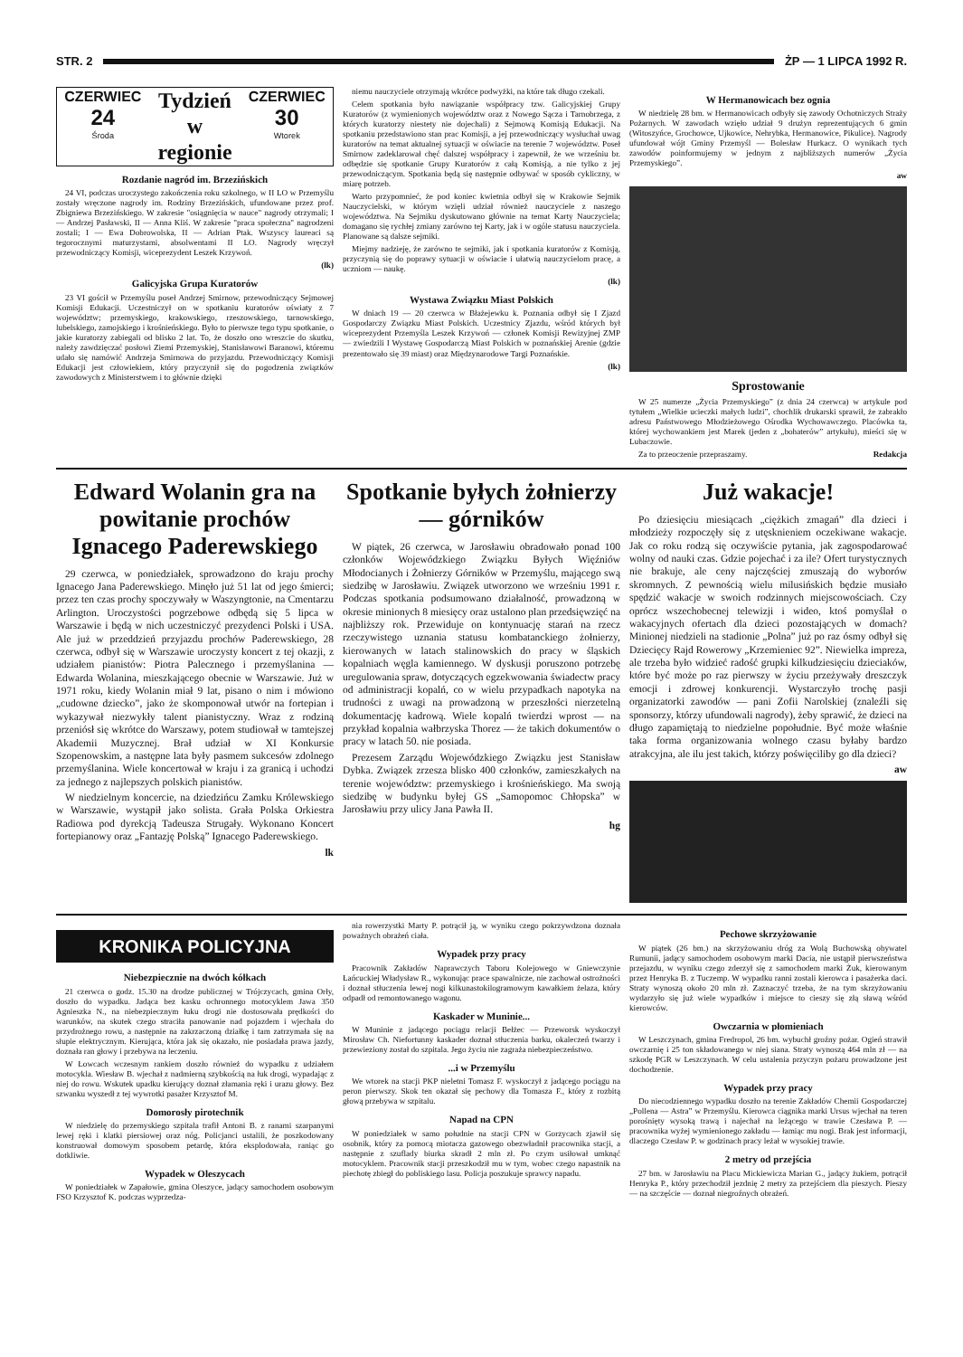STR. 2 ŻP — 1 LIPCA 1992 R.
CZERWIEC
24
Środa
Tydzień w regionie
CZERWIEC
30
Wtorek
Rozdanie nagród im. Brzezińskich
24 VI, podczas uroczystego zakończenia roku szkolnego, w II LO w Przemyślu zostały wręczone nagrody im. Rodziny Brzezińskich, ufundowane przez prof. Zbigniewa Brzezińskiego. W zakresie "osiągnięcia w nauce" nagrody otrzymali; I — Andrzej Pasławski, II — Anna Kliś. W zakresie "praca społeczna" nagrodzeni zostali; I — Ewa Dobrowolska, II — Adrian Ptak. Wszyscy laureaci są tegorocznymi maturzystami, absolwentami II LO. Nagrody wręczył przewodniczący Komisji, wiceprezydent Leszek Krzywoń.
(lk)
Galicyjska Grupa Kuratorów
23 VI gościł w Przemyślu poseł Andrzej Smirnow, przewodniczący Sejmowej Komisji Edukacji. Uczestniczył on w spotkaniu kuratorów oświaty z 7 województw; przemyskiego, krakowskiego, rzeszowskiego, tarnowskiego, lubelskiego, zamojskiego i krośnieńskiego. Było to pierwsze tego typu spotkanie, o jakie kuratorzy zabiegali od blisko 2 lat. To, że doszło ono wreszcie do skutku, należy zawdzięczać posłowi Ziemi Przemyskiej, Stanisławowi Baranowi, któremu udało się namówić Andrzeja Smirnowa do przyjazdu. Przewodniczący Komisji Edukacji jest człowiekiem, który przyczynił się do pogodzenia związków zawodowych z Ministerstwem i to głównie dzięki
niemu nauczyciele otrzymają wkrótce podwyżki, na które tak długo czekali.
Celem spotkania było nawiązanie współpracy tzw. Galicyjskiej Grupy Kuratorów (z wymienionych województw oraz z Nowego Sącza i Tarnobrzega, z których kuratorzy niestety nie dojechali) z Sejmową Komisją Edukacji. Na spotkaniu przedstawiono stan prac Komisji, a jej przewodniczący wysłuchał uwag kuratorów na temat aktualnej sytuacji w oświacie na terenie 7 województw. Poseł Smirnow zadeklarował chęć dalszej współpracy i zapewnił, że we wrześniu br. odbędzie się spotkanie Grupy Kuratorów z całą Komisją, a nie tylko z jej przewodniczącym. Spotkania będą się następnie odbywać w sposób cykliczny, w miarę potrzeb.
Warto przypomnieć, że pod koniec kwietnia odbył się w Krakowie Sejmik Nauczycielski, w którym wzięli udział również nauczyciele z naszego województwa. Na Sejmiku dyskutowano głównie na temat Karty Nauczyciela; domagano się rychłej zmiany zarówno tej Karty, jak i w ogóle statusu nauczyciela. Planowane są dalsze sejmiki.
Miejmy nadzieję, że zarówno te sejmiki, jak i spotkania kuratorów z Komisją, przyczynią się do poprawy sytuacji w oświacie i ułatwią nauczycielom pracę, a uczniom — naukę.
(lk)
Wystawa Związku Miast Polskich
W dniach 19 — 20 czerwca w Błażejewku k. Poznania odbył się I Zjazd Gospodarczy Związku Miast Polskich. Uczestnicy Zjazdu, wśród których był wiceprezydent Przemyśla Leszek Krzywoń — członek Komisji Rewizyjnej ZMP — zwiedzili I Wystawę Gospodarczą Miast Polskich w poznańskiej Arenie (gdzie prezentowało się 39 miast) oraz Międzynarodowe Targi Poznańskie.
(lk)
W Hermanowicach bez ognia
W niedzielę 28 bm. w Hermanowicach odbyły się zawody Ochotniczych Straży Pożarnych. W zawodach wzięło udział 9 drużyn reprezentujących 6 gmin (Witoszyńce, Grochowce, Ujkowice, Nehrybka, Hermanowice, Pikulice). Nagrody ufundował wójt Gminy Przemyśl — Bolesław Hurkacz. O wynikach tych zawodów poinformujemy w jednym z najbliższych numerów „Życia Przemyskiego”.
aw
Sprostowanie
W 25 numerze „Życia Przemyskiego” (z dnia 24 czerwca) w artykule pod tytułem „Wielkie ucieczki małych ludzi”, chochlik drukarski sprawił, że zabrakło adresu Państwowego Młodzieżowego Ośrodka Wychowawczego. Placówka ta, której wychowankiem jest Marek (jeden z „bohaterów” artykułu), mieści się w Lubaczowie.
Za to przeoczenie przepraszamy. Redakcja
Edward Wolanin gra na powitanie prochów Ignacego Paderewskiego
29 czerwca, w poniedziałek, sprowadzono do kraju prochy Ignacego Jana Paderewskiego. Minęło już 51 lat od jego śmierci; przez ten czas prochy spoczywały w Waszyngtonie, na Cmentarzu Arlington. Uroczystości pogrzebowe odbędą się 5 lipca w Warszawie i będą w nich uczestniczyć prezydenci Polski i USA. Ale już w przeddzień przyjazdu prochów Paderewskiego, 28 czerwca, odbył się w Warszawie uroczysty koncert z tej okazji, z udziałem pianistów: Piotra Palecznego i przemyślanina — Edwarda Wolanina, mieszkającego obecnie w Warszawie. Już w 1971 roku, kiedy Wolanin miał 9 lat, pisano o nim i mówiono „cudowne dziecko”, jako że skomponował utwór na fortepian i wykazywał niezwykły talent pianistyczny. Wraz z rodziną przeniósł się wkrótce do Warszawy, potem studiował w tamtejszej Akademii Muzycznej. Brał udział w XI Konkursie Szopenowskim, a następne lata były pasmem sukcesów zdolnego przemyślanina. Wiele koncertował w kraju i za granicą i uchodzi za jednego z najlepszych polskich pianistów.
W niedzielnym koncercie, na dziedzińcu Zamku Królewskiego w Warszawie, wystąpił jako solista. Grała Polska Orkiestra Radiowa pod dyrekcją Tadeusza Strugały. Wykonano Koncert fortepianowy oraz „Fantazję Polską” Ignacego Paderewskiego.
lk
Spotkanie byłych żołnierzy — górników
W piątek, 26 czerwca, w Jarosławiu obradowało ponad 100 członków Wojewódzkiego Związku Byłych Więźniów Młodocianych i Żołnierzy Górników w Przemyślu, mającego swą siedzibę w Jarosławiu. Związek utworzono we wrześniu 1991 r. Podczas spotkania podsumowano działalność, prowadzoną w okresie minionych 8 miesięcy oraz ustalono plan przedsięwzięć na najbliższy rok. Przewiduje on kontynuację starań na rzecz rzeczywistego uznania statusu kombatanckiego żołnierzy, kierowanych w latach stalinowskich do pracy w śląskich kopalniach węgla kamiennego. W dyskusji poruszono potrzebę uregulowania spraw, dotyczących egzekwowania świadectw pracy od administracji kopalń, co w wielu przypadkach napotyka na trudności z uwagi na prowadzoną w przeszłości nierzetelną dokumentację kadrową. Wiele kopalń twierdzi wprost — na przykład kopalnia wałbrzyska Thorez — że takich dokumentów o pracy w latach 50. nie posiada.
Prezesem Zarządu Wojewódzkiego Związku jest Stanisław Dybka. Związek zrzesza blisko 400 członków, zamieszkałych na terenie województw: przemyskiego i krośnieńskiego. Ma swoją siedzibę w budynku byłej GS „Samopomoc Chłopska” w Jarosławiu przy ulicy Jana Pawła II.
hg
Już wakacje!
Po dziesięciu miesiącach „ciężkich zmagań” dla dzieci i młodzieży rozpoczęły się z utęsknieniem oczekiwane wakacje. Jak co roku rodzą się oczywiście pytania, jak zagospodarować wolny od nauki czas. Gdzie pojechać i za ile? Ofert turystycznych nie brakuje, ale ceny najczęściej zmuszają do wyborów skromnych. Z pewnością wielu milusińskich będzie musiało spędzić wakacje w swoich rodzinnych miejscowościach. Czy oprócz wszechobecnej telewizji i wideo, ktoś pomyślał o wakacyjnych ofertach dla dzieci pozostających w domach? Minionej niedzieli na stadionie „Polna” już po raz ósmy odbył się Dziecięcy Rajd Rowerowy „Krzemieniec 92”. Niewielka impreza, ale trzeba było widzieć radość grupki kilkudziesięciu dzieciaków, które być może po raz pierwszy w życiu przeżywały dreszczyk emocji i zdrowej konkurencji. Wystarczyło trochę pasji organizatorki zawodów — pani Zofii Narolskiej (znaleźli się sponsorzy, którzy ufundowali nagrody), żeby sprawić, że dzieci na długo zapamiętają to niedzielne popołudnie. Być może właśnie taka forma organizowania wolnego czasu byłaby bardzo atrakcyjna, ale ilu jest takich, którzy poświęciliby go dla dzieci?
aw
KRONIKA POLICYJNA
Niebezpiecznie na dwóch kółkach
21 czerwca o godz. 15.30 na drodze publicznej w Trójczycach, gmina Orły, doszło do wypadku. Jadąca bez kasku ochronnego motocyklem Jawa 350 Agnieszka N., na niebezpiecznym łuku drogi nie dostosowała prędkości do warunków, na skutek czego straciła panowanie nad pojazdem i wjechała do przydrożnego rowu, a następnie na zakrzaczoną działkę i tam zatrzymała się na słupie elektrycznym. Kierująca, która jak się okazało, nie posiadała prawa jazdy, doznała ran głowy i przebywa na leczeniu.
W Łowcach wczesnym rankiem doszło również do wypadku z udziałem motocykla. Wiesław B. wjechał z nadmierną szybkością na łuk drogi, wypadając z niej do rowu. Wskutek upadku kierujący doznał złamania ręki i urazu głowy. Bez szwanku wyszedł z tej wywrotki pasażer Krzysztof M.
Domorosły pirotechnik
W niedzielę do przemyskiego szpitala trafił Antoni B. z ranami szarpanymi lewej ręki i klatki piersiowej oraz nóg. Policjanci ustalili, że poszkodowany konstruował domowym sposobem petardę, która eksplodowała, raniąc go dotkliwie.
Wypadek w Oleszycach
W poniedziałek w Zapałowie, gmina Oleszyce, jadący samochodem osobowym FSO Krzysztof K. podczas wyprzedza-
nia rowerzystki Marty P. potrącił ją, w wyniku czego pokrzywdzona doznała poważnych obrażeń ciała.
Wypadek przy pracy
Pracownik Zakładów Naprawczych Taboru Kolejowego w Gniewczynie Łańcuckiej Władysław R., wykonując prace spawalnicze, nie zachował ostrożności i doznał stłuczenia lewej nogi kilkunastokilogramowym kawałkiem żelaza, który odpadł od remontowanego wagonu.
Kaskader w Muninie...
W Muninie z jadącego pociągu relacji Bełżec — Przeworsk wyskoczył Mirosław Ch. Niefortunny kaskader doznał stłuczenia barku, okaleczeń twarzy i przewieziony został do szpitala. Jego życiu nie zagraża niebezpieczeństwo.
...i w Przemyślu
We wtorek na stacji PKP nieletni Tomasz F. wyskoczył z jadącego pociągu na peron pierwszy. Skok ten okazał się pechowy dla Tomasza F., który z rozbitą głową przebywa w szpitalu.
Napad na CPN
W poniedziałek w samo południe na stacji CPN w Gorzycach zjawił się osobnik, który za pomocą miotacza gazowego obezwładnił pracownika stacji, a następnie z szuflady biurka skradł 2 mln zł. Po czym usiłował umknąć motocyklem. Pracownik stacji przeszkodził mu w tym, wobec czego napastnik na piechotę zbiegł do pobliskiego lasu. Policja poszukuje sprawcy napadu.
Pechowe skrzyżowanie
W piątek (26 bm.) na skrzyżowaniu dróg za Wolą Buchowską obywatel Rumunii, jadący samochodem osobowym marki Dacia, nie ustąpił pierwszeństwa przejazdu, w wyniku czego zderzył się z samochodem marki Żuk, kierowanym przez Henryka B. z Tuczemp. W wypadku ranni zostali kierowca i pasażerka daci. Straty wynoszą około 20 mln zł. Zaznaczyć trzeba, że na tym skrzyżowaniu wydarzyło się już wiele wypadków i miejsce to cieszy się złą sławą wśród kierowców.
Owczarnia w płomieniach
W Leszczynach, gmina Fredropol, 26 bm. wybuchł groźny pożar. Ogień strawił owczarnię i 25 ton składowanego w niej siana. Straty wynoszą 464 mln zł — na szkodę PGR w Leszczynach. W celu ustalenia przyczyn pożaru prowadzone jest dochodzenie.
Wypadek przy pracy
Do niecodziennego wypadku doszło na terenie Zakładów Chemii Gospodarczej „Pollena — Astra” w Przemyślu. Kierowca ciągnika marki Ursus wjechał na teren porośnięty wysoką trawą i najechał na leżącego w trawie Czesława P. — pracownika wyżej wymienionego zakładu — łamiąc mu nogi. Brak jest informacji, dlaczego Czesław P. w godzinach pracy leżał w wysokiej trawie.
2 metry od przejścia
27 bm. w Jarosławiu na Placu Mickiewicza Marian G., jadący żukiem, potrącił Henryka P., który przechodził jezdnię 2 metry za przejściem dla pieszych. Pieszy — na szczęście — doznał niegroźnych obrażeń.